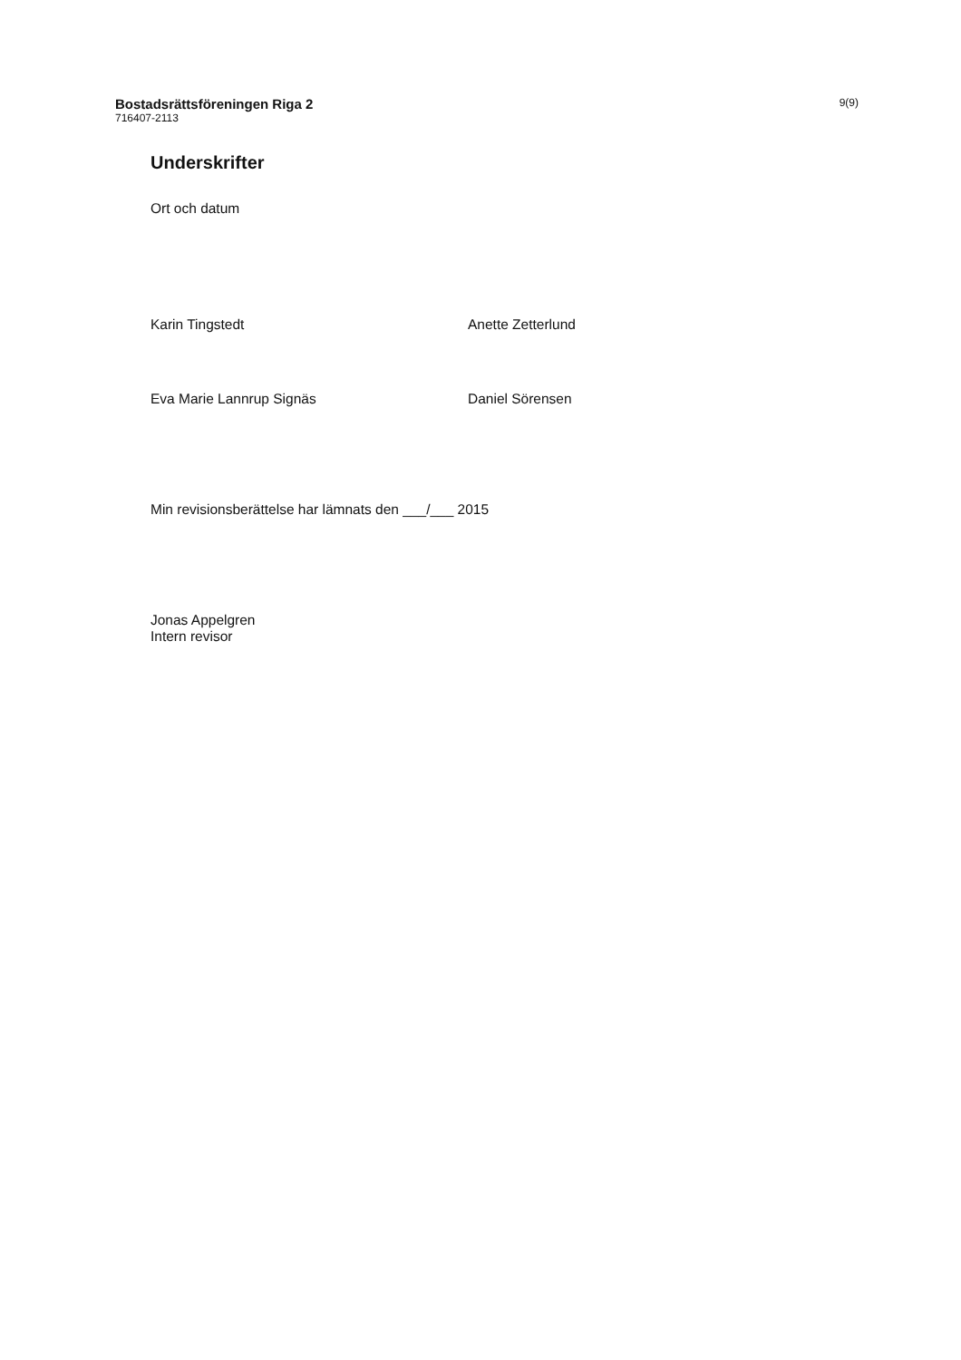Bostadsrättsföreningen Riga 2
716407-2113
9(9)
Underskrifter
Ort och datum
Karin Tingstedt Anette Zetterlund
Eva Marie Lannrup Signäs Daniel Sörensen
Min revisionsberättelse har lämnats den ___/___ 2015
Jonas Appelgren
Intern revisor